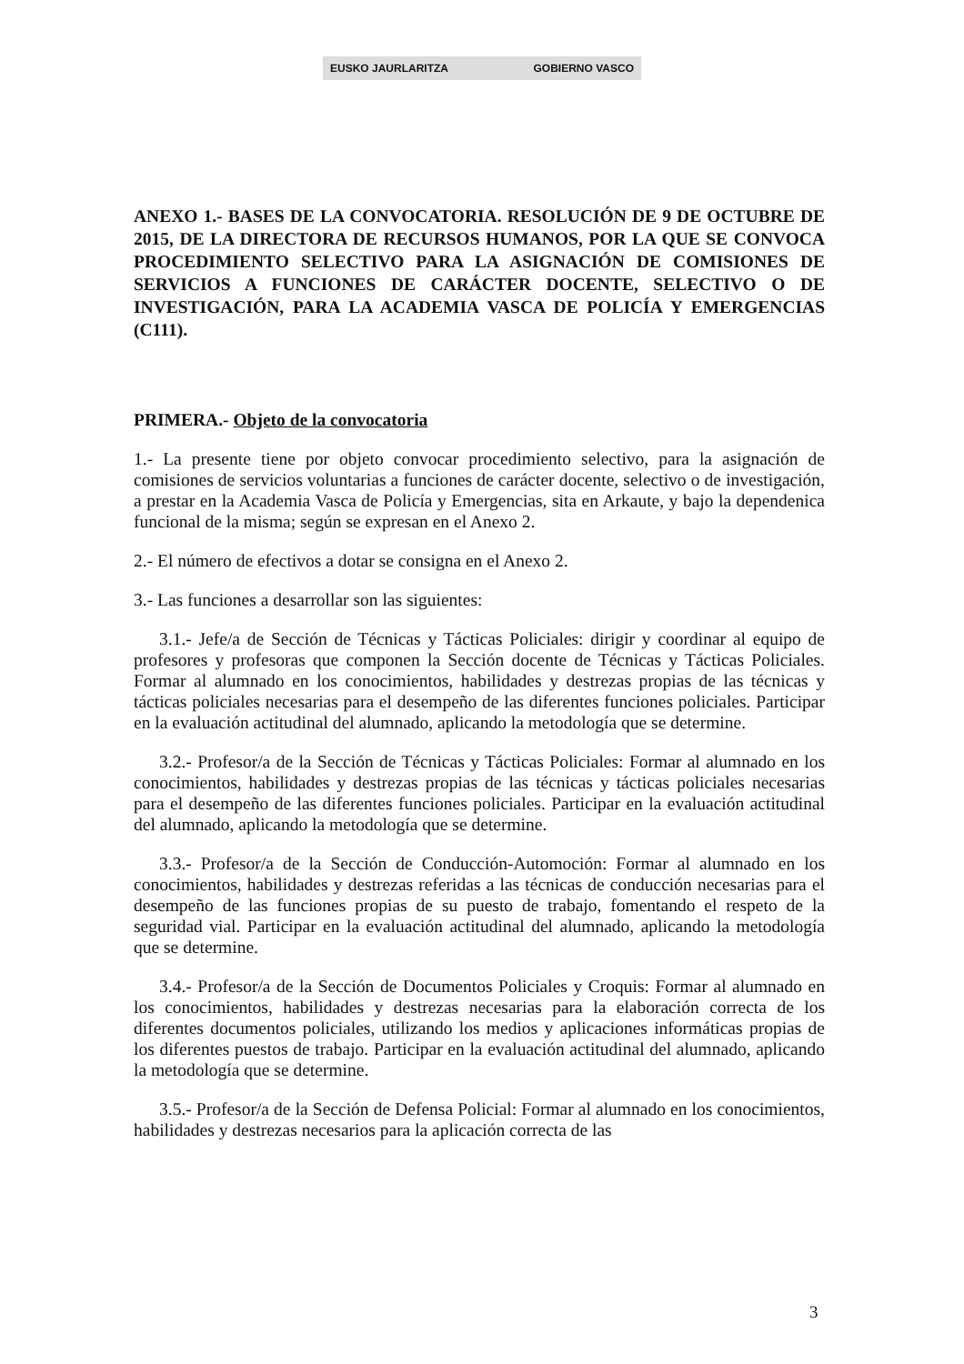EUSKO JAURLARITZA GOBIERNO VASCO
ANEXO 1.- BASES DE LA CONVOCATORIA. RESOLUCIÓN DE 9 DE OCTUBRE DE 2015, DE LA DIRECTORA DE RECURSOS HUMANOS, POR LA QUE SE CONVOCA PROCEDIMIENTO SELECTIVO PARA LA ASIGNACIÓN DE COMISIONES DE SERVICIOS A FUNCIONES DE CARÁCTER DOCENTE, SELECTIVO O DE INVESTIGACIÓN, PARA LA ACADEMIA VASCA DE POLICÍA Y EMERGENCIAS (C111).
PRIMERA.- Objeto de la convocatoria
1.- La presente tiene por objeto convocar procedimiento selectivo, para la asignación de comisiones de servicios voluntarias a funciones de carácter docente, selectivo o de investigación, a prestar en la Academia Vasca de Policía y Emergencias, sita en Arkaute, y bajo la dependenica funcional de la misma; según se expresan en el Anexo 2.
2.- El número de efectivos a dotar se consigna en el Anexo 2.
3.- Las funciones a desarrollar son las siguientes:
3.1.- Jefe/a de Sección de Técnicas y Tácticas Policiales: dirigir y coordinar al equipo de profesores y profesoras que componen la Sección docente de Técnicas y Tácticas Policiales. Formar al alumnado en los conocimientos, habilidades y destrezas propias de las técnicas y tácticas policiales necesarias para el desempeño de las diferentes funciones policiales. Participar en la evaluación actitudinal del alumnado, aplicando la metodología que se determine.
3.2.- Profesor/a de la Sección de Técnicas y Tácticas Policiales: Formar al alumnado en los conocimientos, habilidades y destrezas propias de las técnicas y tácticas policiales necesarias para el desempeño de las diferentes funciones policiales. Participar en la evaluación actitudinal del alumnado, aplicando la metodología que se determine.
3.3.- Profesor/a de la Sección de Conducción-Automoción: Formar al alumnado en los conocimientos, habilidades y destrezas referidas a las técnicas de conducción necesarias para el desempeño de las funciones propias de su puesto de trabajo, fomentando el respeto de la seguridad vial. Participar en la evaluación actitudinal del alumnado, aplicando la metodología que se determine.
3.4.- Profesor/a de la Sección de Documentos Policiales y Croquis: Formar al alumnado en los conocimientos, habilidades y destrezas necesarias para la elaboración correcta de los diferentes documentos policiales, utilizando los medios y aplicaciones informáticas propias de los diferentes puestos de trabajo. Participar en la evaluación actitudinal del alumnado, aplicando la metodología que se determine.
3.5.- Profesor/a de la Sección de Defensa Policial: Formar al alumnado en los conocimientos, habilidades y destrezas necesarios para la aplicación correcta de las
3